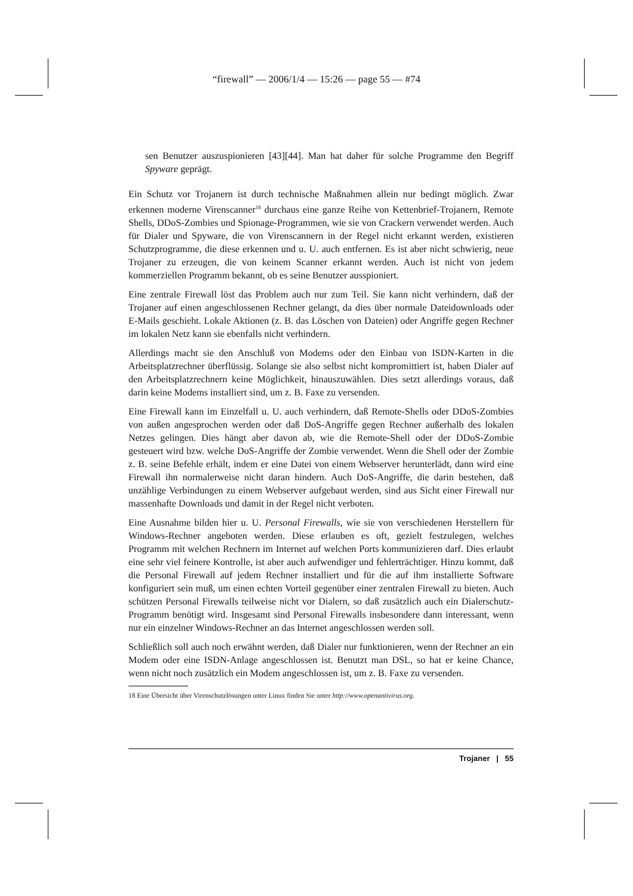“firewall” — 2006/1/4 — 15:26 — page 55 — #74
sen Benutzer auszuspionieren [43][44]. Man hat daher für solche Programme den Begriff Spyware geprägt.
Ein Schutz vor Trojanern ist durch technische Maßnahmen allein nur bedingt möglich. Zwar erkennen moderne Virenscanner<sup>18</sup> durchaus eine ganze Reihe von Kettenbrief-Trojanern, Remote Shells, DDoS-Zombies und Spionage-Programmen, wie sie von Crackern verwendet werden. Auch für Dialer und Spyware, die von Virenscannern in der Regel nicht erkannt werden, existieren Schutzprogramme, die diese erkennen und u. U. auch entfernen. Es ist aber nicht schwierig, neue Trojaner zu erzeugen, die von keinem Scanner erkannt werden. Auch ist nicht von jedem kommerziellen Programm bekannt, ob es seine Benutzer ausspioniert.
Eine zentrale Firewall löst das Problem auch nur zum Teil. Sie kann nicht verhindern, daß der Trojaner auf einen angeschlossenen Rechner gelangt, da dies über normale Dateidownloads oder E-Mails geschieht. Lokale Aktionen (z. B. das Löschen von Dateien) oder Angriffe gegen Rechner im lokalen Netz kann sie ebenfalls nicht verhindern.
Allerdings macht sie den Anschluß von Modems oder den Einbau von ISDN-Karten in die Arbeitsplatzrechner überflüssig. Solange sie also selbst nicht kompromittiert ist, haben Dialer auf den Arbeitsplatzrechnern keine Möglichkeit, hinauszuwählen. Dies setzt allerdings voraus, daß darin keine Modems installiert sind, um z. B. Faxe zu versenden.
Eine Firewall kann im Einzelfall u. U. auch verhindern, daß Remote-Shells oder DDoS-Zombies von außen angesprochen werden oder daß DoS-Angriffe gegen Rechner außerhalb des lokalen Netzes gelingen. Dies hängt aber davon ab, wie die Remote-Shell oder der DDoS-Zombie gesteuert wird bzw. welche DoS-Angriffe der Zombie verwendet. Wenn die Shell oder der Zombie z. B. seine Befehle erhält, indem er eine Datei von einem Webserver herunterlädt, dann wird eine Firewall ihn normalerweise nicht daran hindern. Auch DoS-Angriffe, die darin bestehen, daß unzählige Verbindungen zu einem Webserver aufgebaut werden, sind aus Sicht einer Firewall nur massenhafte Downloads und damit in der Regel nicht verboten.
Eine Ausnahme bilden hier u. U. Personal Firewalls, wie sie von verschiedenen Herstellern für Windows-Rechner angeboten werden. Diese erlauben es oft, gezielt festzulegen, welches Programm mit welchen Rechnern im Internet auf welchen Ports kommunizieren darf. Dies erlaubt eine sehr viel feinere Kontrolle, ist aber auch aufwendiger und fehlerträchtiger. Hinzu kommt, daß die Personal Firewall auf jedem Rechner installiert und für die auf ihm installierte Software konfiguriert sein muß, um einen echten Vorteil gegenüber einer zentralen Firewall zu bieten. Auch schützen Personal Firewalls teilweise nicht vor Dialern, so daß zusätzlich auch ein Dialerschutz-Programm benötigt wird. Insgesamt sind Personal Firewalls insbesondere dann interessant, wenn nur ein einzelner Windows-Rechner an das Internet angeschlossen werden soll.
Schließlich soll auch noch erwähnt werden, daß Dialer nur funktionieren, wenn der Rechner an ein Modem oder eine ISDN-Anlage angeschlossen ist. Benutzt man DSL, so hat er keine Chance, wenn nicht noch zusätzlich ein Modem angeschlossen ist, um z. B. Faxe zu versenden.
18 Eine Übersicht über Virenschutzlösungen unter Linux finden Sie unter http://www.openantivirus.org.
Trojaner | 55